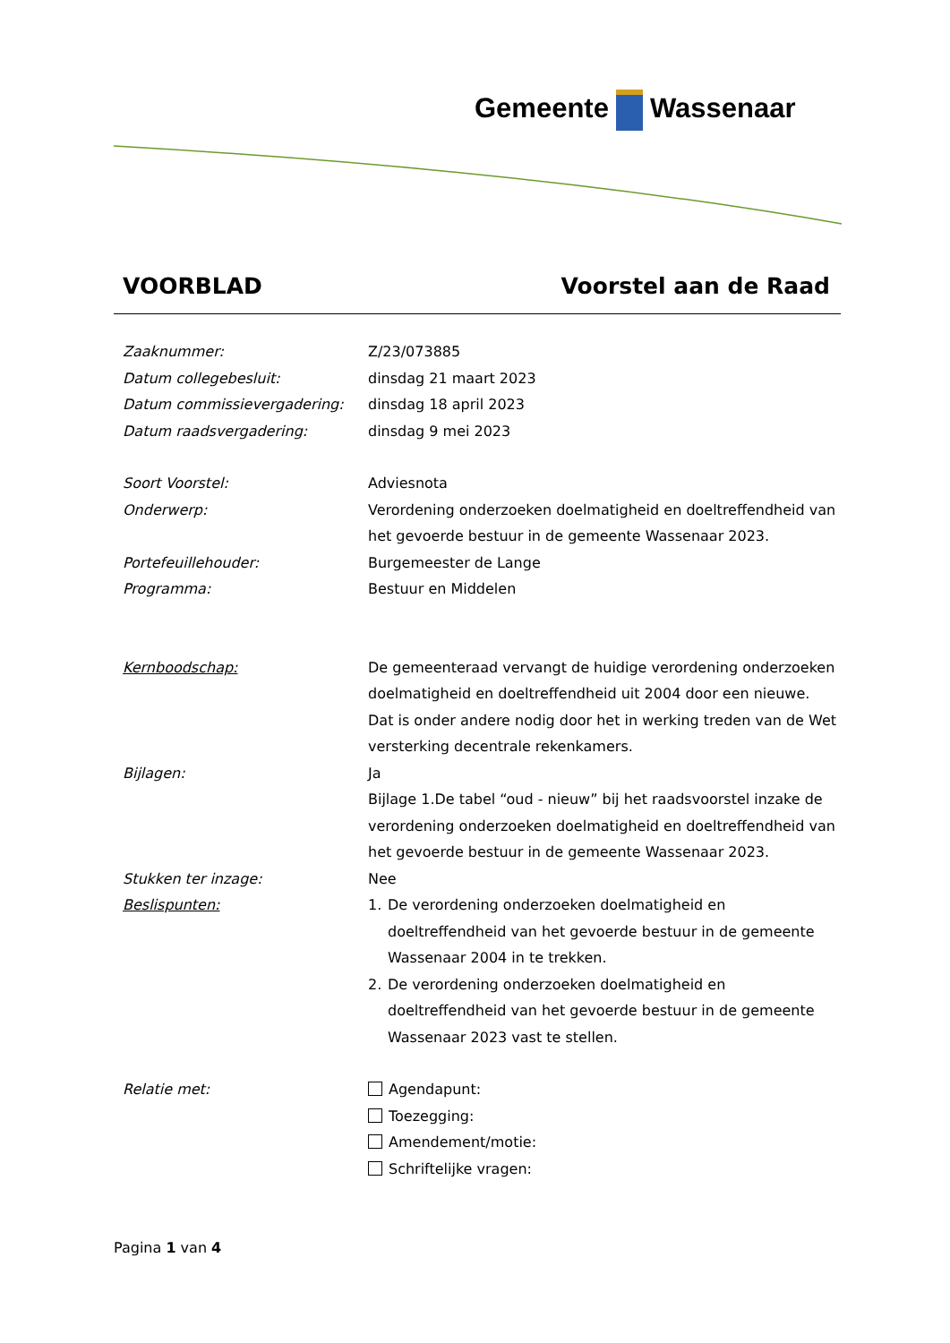Gemeente Wassenaar
VOORBLAD Voorstel aan de Raad
Zaaknummer: Z/23/073885
Datum collegebesluit: dinsdag 21 maart 2023
Datum commissievergadering: dinsdag 18 april 2023
Datum raadsvergadering: dinsdag 9 mei 2023
Soort Voorstel: Adviesnota
Onderwerp: Verordening onderzoeken doelmatigheid en doeltreffendheid van het gevoerde bestuur in de gemeente Wassenaar 2023.
Portefeuillehouder: Burgemeester de Lange
Programma: Bestuur en Middelen
Kernboodschap: De gemeenteraad vervangt de huidige verordening onderzoeken doelmatigheid en doeltreffendheid uit 2004 door een nieuwe. Dat is onder andere nodig door het in werking treden van de Wet versterking decentrale rekenkamers.
Bijlagen: Ja
Bijlage 1.De tabel “oud - nieuw” bij het raadsvoorstel inzake de verordening onderzoeken doelmatigheid en doeltreffendheid van het gevoerde bestuur in de gemeente Wassenaar 2023.
Stukken ter inzage: Nee
Beslispunten: 1. De verordening onderzoeken doelmatigheid en doeltreffendheid van het gevoerde bestuur in de gemeente Wassenaar 2004 in te trekken.
2. De verordening onderzoeken doelmatigheid en doeltreffendheid van het gevoerde bestuur in de gemeente Wassenaar 2023 vast te stellen.
Relatie met: Agendapunt:
Toezegging:
Amendement/motie:
Schriftelijke vragen:
Pagina 1 van 4